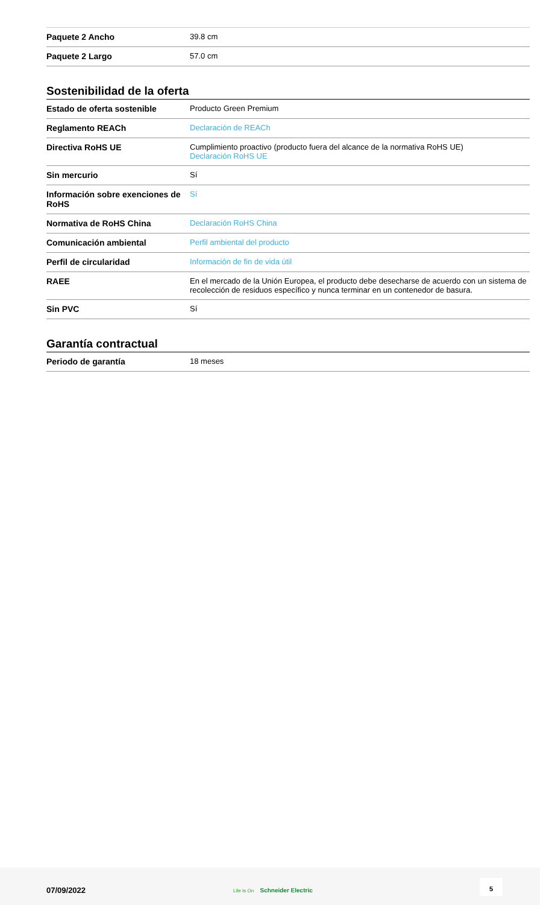| Paquete 2 Ancho | 39.8 cm |
| Paquete 2 Largo | 57.0 cm |
Sostenibilidad de la oferta
| Estado de oferta sostenible | Producto Green Premium |
| Reglamento REACh | Declaración de REACh |
| Directiva RoHS UE | Cumplimiento proactivo (producto fuera del alcance de la normativa RoHS UE) Declaración RoHS UE |
| Sin mercurio | Sí |
| Información sobre exenciones de RoHS | Sí |
| Normativa de RoHS China | Declaración RoHS China |
| Comunicación ambiental | Perfil ambiental del producto |
| Perfil de circularidad | Información de fin de vida útil |
| RAEE | En el mercado de la Unión Europea, el producto debe desecharse de acuerdo con un sistema de recolección de residuos específico y nunca terminar en un contenedor de basura. |
| Sin PVC | Sí |
Garantía contractual
| Periodo de garantía | 18 meses |
07/09/2022 Life Is On Schneider Electric
5